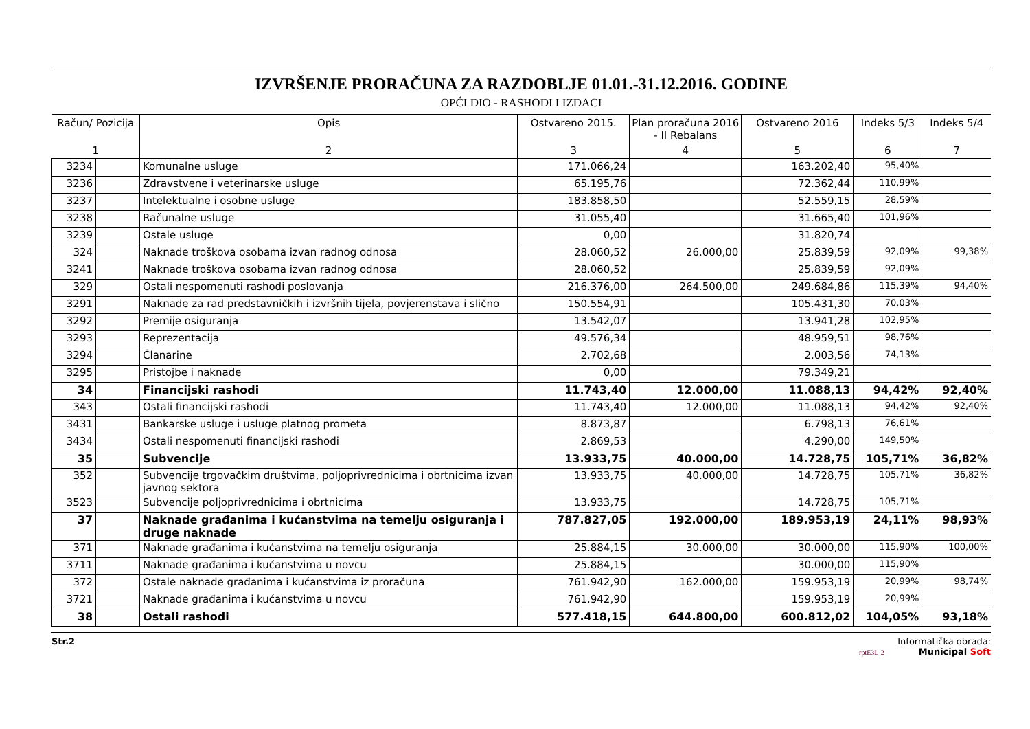IZVRŠENJE PRORAČUNA ZA RAZDOBLJE 01.01.-31.12.2016. GODINE
OPĆI DIO - RASHODI I IZDACI
| Račun/ Pozicija | | Opis | Ostvareno 2015. | Plan proračuna 2016 - II Rebalans | Ostvareno 2016 | Indeks 5/3 | Indeks 5/4 |
| --- | --- | --- | --- | --- | --- | --- | --- |
| 1 | | 2 | 3 | 4 | 5 | 6 | 7 |
| 3234 | | Komunalne usluge | 171.066,24 | | 163.202,40 | 95,40% | |
| 3236 | | Zdravstvene i veterinarske usluge | 65.195,76 | | 72.362,44 | 110,99% | |
| 3237 | | Intelektualne i osobne usluge | 183.858,50 | | 52.559,15 | 28,59% | |
| 3238 | | Računalne usluge | 31.055,40 | | 31.665,40 | 101,96% | |
| 3239 | | Ostale usluge | 0,00 | | 31.820,74 | | |
| 324 | | Naknade troškova osobama izvan radnog odnosa | 28.060,52 | 26.000,00 | 25.839,59 | 92,09% | 99,38% |
| 3241 | | Naknade troškova osobama izvan radnog odnosa | 28.060,52 | | 25.839,59 | 92,09% | |
| 329 | | Ostali nespomenuti rashodi poslovanja | 216.376,00 | 264.500,00 | 249.684,86 | 115,39% | 94,40% |
| 3291 | | Naknade za rad predstavničkih i izvršnih tijela, povjerenstava i slično | 150.554,91 | | 105.431,30 | 70,03% | |
| 3292 | | Premije osiguranja | 13.542,07 | | 13.941,28 | 102,95% | |
| 3293 | | Reprezentacija | 49.576,34 | | 48.959,51 | 98,76% | |
| 3294 | | Članarine | 2.702,68 | | 2.003,56 | 74,13% | |
| 3295 | | Pristojbe i naknade | 0,00 | | 79.349,21 | | |
| 34 | | Financijski rashodi | 11.743,40 | 12.000,00 | 11.088,13 | 94,42% | 92,40% |
| 343 | | Ostali financijski rashodi | 11.743,40 | 12.000,00 | 11.088,13 | 94,42% | 92,40% |
| 3431 | | Bankarske usluge i usluge platnog prometa | 8.873,87 | | 6.798,13 | 76,61% | |
| 3434 | | Ostali nespomenuti financijski rashodi | 2.869,53 | | 4.290,00 | 149,50% | |
| 35 | | Subvencije | 13.933,75 | 40.000,00 | 14.728,75 | 105,71% | 36,82% |
| 352 | | Subvencije trgovačkim društvima, poljoprivrednicima i obrtnicima izvan javnog sektora | 13.933,75 | 40.000,00 | 14.728,75 | 105,71% | 36,82% |
| 3523 | | Subvencije poljoprivrednicima i obrtnicima | 13.933,75 | | 14.728,75 | 105,71% | |
| 37 | | Naknade građanima i kućanstvima na temelju osiguranja i druge naknade | 787.827,05 | 192.000,00 | 189.953,19 | 24,11% | 98,93% |
| 371 | | Naknade građanima i kućanstvima na temelju osiguranja | 25.884,15 | 30.000,00 | 30.000,00 | 115,90% | 100,00% |
| 3711 | | Naknade građanima i kućanstvima u novcu | 25.884,15 | | 30.000,00 | 115,90% | |
| 372 | | Ostale naknade građanima i kućanstvima iz proračuna | 761.942,90 | 162.000,00 | 159.953,19 | 20,99% | 98,74% |
| 3721 | | Naknade građanima i kućanstvima u novcu | 761.942,90 | | 159.953,19 | 20,99% | |
| 38 | | Ostali rashodi | 577.418,15 | 644.800,00 | 600.812,02 | 104,05% | 93,18% |
Str.2 Informatička obrada:
rptE3L-2 Municipal Soft